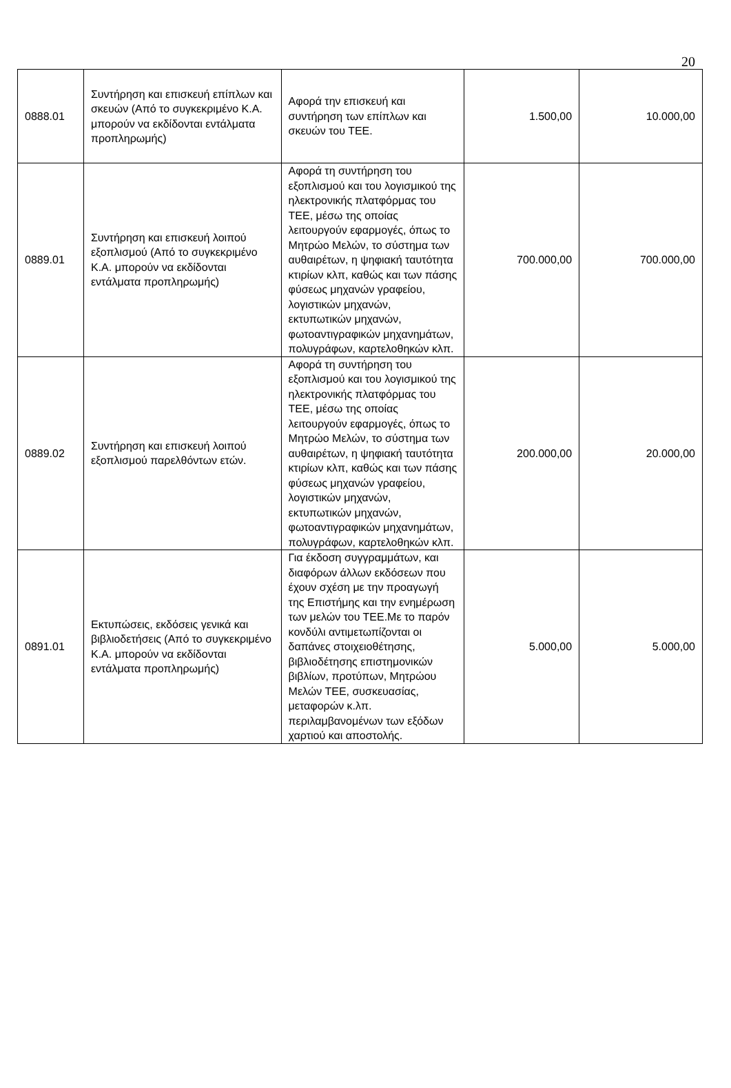20
| 0888.01 | Συντήρηση και επισκευή επίπλων και σκευών (Από το συγκεκριμένο Κ.Α. μπορούν να εκδίδονται εντάλματα προπληρωμής) | Αφορά την επισκευή και συντήρηση των επίπλων και σκευών του ΤΕΕ. | 1.500,00 | 10.000,00 |
| 0889.01 | Συντήρηση και επισκευή λοιπού εξοπλισμού (Από το συγκεκριμένο Κ.Α. μπορούν να εκδίδονται εντάλματα προπληρωμής) | Αφορά τη συντήρηση του εξοπλισμού και του λογισμικού της ηλεκτρονικής πλατφόρμας του ΤΕΕ, μέσω της οποίας λειτουργούν εφαρμογές, όπως το Μητρώο Μελών, το σύστημα των αυθαιρέτων, η ψηφιακή ταυτότητα κτιρίων κλπ, καθώς και των πάσης φύσεως μηχανών γραφείου, λογιστικών μηχανών, εκτυπωτικών μηχανών, φωτοαντιγραφικών μηχανημάτων, πολυγράφων, καρτελοθηκών κλπ. | 700.000,00 | 700.000,00 |
| 0889.02 | Συντήρηση και επισκευή λοιπού εξοπλισμού παρελθόντων ετών. | Αφορά τη συντήρηση του εξοπλισμού και του λογισμικού της ηλεκτρονικής πλατφόρμας του ΤΕΕ, μέσω της οποίας λειτουργούν εφαρμογές, όπως το Μητρώο Μελών, το σύστημα των αυθαιρέτων, η ψηφιακή ταυτότητα κτιρίων κλπ, καθώς και των πάσης φύσεως μηχανών γραφείου, λογιστικών μηχανών, εκτυπωτικών μηχανών, φωτοαντιγραφικών μηχανημάτων, πολυγράφων, καρτελοθηκών κλπ. | 200.000,00 | 20.000,00 |
| 0891.01 | Εκτυπώσεις, εκδόσεις γενικά και βιβλιοδετήσεις (Από το συγκεκριμένο Κ.Α. μπορούν να εκδίδονται εντάλματα προπληρωμής) | Για έκδοση συγγραμμάτων, και διαφόρων άλλων εκδόσεων που έχουν σχέση με την προαγωγή της Επιστήμης και την ενημέρωση των μελών του ΤΕΕ.Με το παρόν κονδύλι αντιμετωπίζονται οι δαπάνες στοιχειοθέτησης, βιβλιοδέτησης επιστημονικών βιβλίων, προτύπων, Μητρώου Μελών ΤΕΕ, συσκευασίας, μεταφορών κ.λπ. περιλαμβανομένων των εξόδων χαρτιού και αποστολής. | 5.000,00 | 5.000,00 |